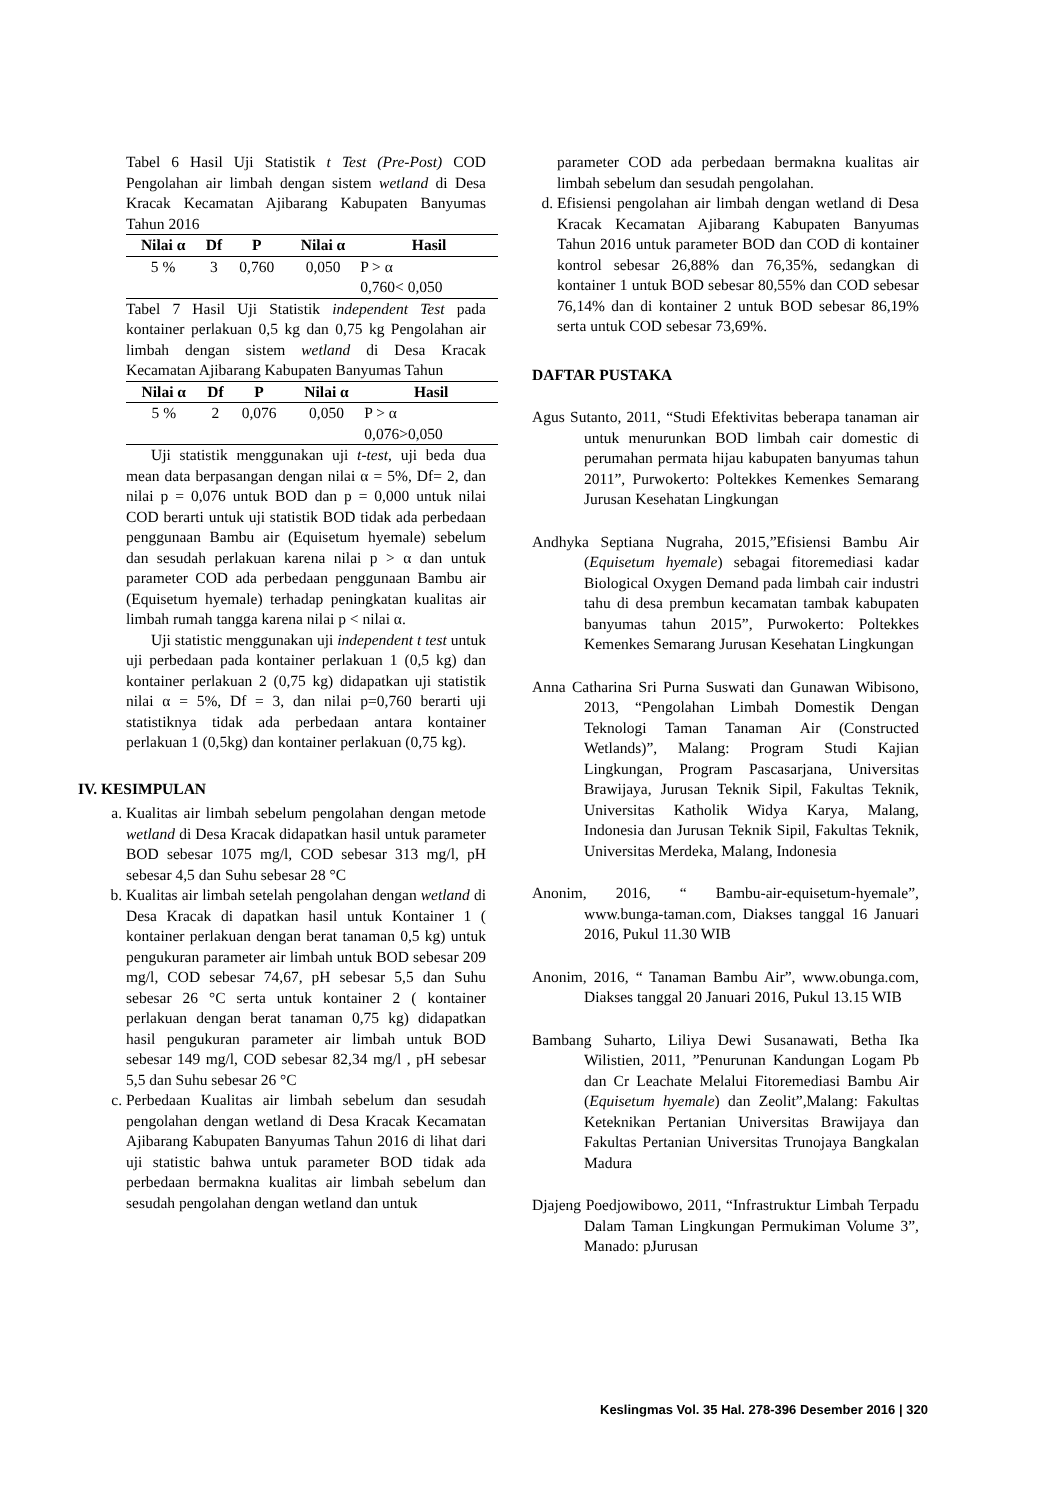Tabel 6 Hasil Uji Statistik t Test (Pre-Post) COD Pengolahan air limbah dengan sistem wetland di Desa Kracak Kecamatan Ajibarang Kabupaten Banyumas Tahun 2016
| Nilai α | Df | P | Nilai α | Hasil |
| --- | --- | --- | --- | --- |
| 5 % | 3 | 0,760 | 0,050 | P > α 0,760< 0,050 |
Tabel 7 Hasil Uji Statistik independent Test pada kontainer perlakuan 0,5 kg dan 0,75 kg Pengolahan air limbah dengan sistem wetland di Desa Kracak Kecamatan Ajibarang Kabupaten Banyumas Tahun
| Nilai α | Df | P | Nilai α | Hasil |
| --- | --- | --- | --- | --- |
| 5 % | 2 | 0,076 | 0,050 | P > α 0,076>0,050 |
Uji statistik menggunakan uji t-test, uji beda dua mean data berpasangan dengan nilai α = 5%, Df= 2, dan nilai p = 0,076 untuk BOD dan p = 0,000 untuk nilai COD berarti untuk uji statistik BOD tidak ada perbedaan penggunaan Bambu air (Equisetum hyemale) sebelum dan sesudah perlakuan karena nilai p > α dan untuk parameter COD ada perbedaan penggunaan Bambu air (Equisetum hyemale) terhadap peningkatan kualitas air limbah rumah tangga karena nilai p < nilai α.
Uji statistic menggunakan uji independent t test untuk uji perbedaan pada kontainer perlakuan 1 (0,5 kg) dan kontainer perlakuan 2 (0,75 kg) didapatkan uji statistik nilai α = 5%, Df = 3, dan nilai p=0,760 berarti uji statistiknya tidak ada perbedaan antara kontainer perlakuan 1 (0,5kg) dan kontainer perlakuan (0,75 kg).
IV. KESIMPULAN
a. Kualitas air limbah sebelum pengolahan dengan metode wetland di Desa Kracak didapatkan hasil untuk parameter BOD sebesar 1075 mg/l, COD sebesar 313 mg/l, pH sebesar 4,5 dan Suhu sebesar 28 °C
b. Kualitas air limbah setelah pengolahan dengan wetland di Desa Kracak di dapatkan hasil untuk Kontainer 1 ( kontainer perlakuan dengan berat tanaman 0,5 kg) untuk pengukuran parameter air limbah untuk BOD sebesar 209 mg/l, COD sebesar 74,67, pH sebesar 5,5 dan Suhu sebesar 26 °C serta untuk kontainer 2 ( kontainer perlakuan dengan berat tanaman 0,75 kg) didapatkan hasil pengukuran parameter air limbah untuk BOD sebesar 149 mg/l, COD sebesar 82,34 mg/l , pH sebesar 5,5 dan Suhu sebesar 26 °C
c. Perbedaan Kualitas air limbah sebelum dan sesudah pengolahan dengan wetland di Desa Kracak Kecamatan Ajibarang Kabupaten Banyumas Tahun 2016 di lihat dari uji statistic bahwa untuk parameter BOD tidak ada perbedaan bermakna kualitas air limbah sebelum dan sesudah pengolahan dengan wetland dan untuk
parameter COD ada perbedaan bermakna kualitas air limbah sebelum dan sesudah pengolahan.
d. Efisiensi pengolahan air limbah dengan wetland di Desa Kracak Kecamatan Ajibarang Kabupaten Banyumas Tahun 2016 untuk parameter BOD dan COD di kontainer kontrol sebesar 26,88% dan 76,35%, sedangkan di kontainer 1 untuk BOD sebesar 80,55% dan COD sebesar 76,14% dan di kontainer 2 untuk BOD sebesar 86,19% serta untuk COD sebesar 73,69%.
DAFTAR PUSTAKA
Agus Sutanto, 2011, “Studi Efektivitas beberapa tanaman air untuk menurunkan BOD limbah cair domestic di perumahan permata hijau kabupaten banyumas tahun 2011”, Purwokerto: Poltekkes Kemenkes Semarang Jurusan Kesehatan Lingkungan
Andhyka Septiana Nugraha, 2015,”Efisiensi Bambu Air (Equisetum hyemale) sebagai fitoremediasi kadar Biological Oxygen Demand pada limbah cair industri tahu di desa prembun kecamatan tambak kabupaten banyumas tahun 2015”, Purwokerto: Poltekkes Kemenkes Semarang Jurusan Kesehatan Lingkungan
Anna Catharina Sri Purna Suswati dan Gunawan Wibisono, 2013, “Pengolahan Limbah Domestik Dengan Teknologi Taman Tanaman Air (Constructed Wetlands)”, Malang: Program Studi Kajian Lingkungan, Program Pascasarjana, Universitas Brawijaya, Jurusan Teknik Sipil, Fakultas Teknik, Universitas Katholik Widya Karya, Malang, Indonesia dan Jurusan Teknik Sipil, Fakultas Teknik, Universitas Merdeka, Malang, Indonesia
Anonim, 2016, “ Bambu-air-equisetum-hyemale”, www.bunga-taman.com, Diakses tanggal 16 Januari 2016, Pukul 11.30 WIB
Anonim, 2016, “ Tanaman Bambu Air”, www.obunga.com, Diakses tanggal 20 Januari 2016, Pukul 13.15 WIB
Bambang Suharto, Liliya Dewi Susanawati, Betha Ika Wilistien, 2011, ”Penurunan Kandungan Logam Pb dan Cr Leachate Melalui Fitoremediasi Bambu Air (Equisetum hyemale) dan Zeolit”,Malang: Fakultas Keteknikan Pertanian Universitas Brawijaya dan Fakultas Pertanian Universitas Trunojaya Bangkalan Madura
Djajeng Poedjowibowo, 2011, “Infrastruktur Limbah Terpadu Dalam Taman Lingkungan Permukiman Volume 3”, Manado: pJurusan
Keslingmas Vol. 35 Hal. 278-396 Desember 2016 | 320